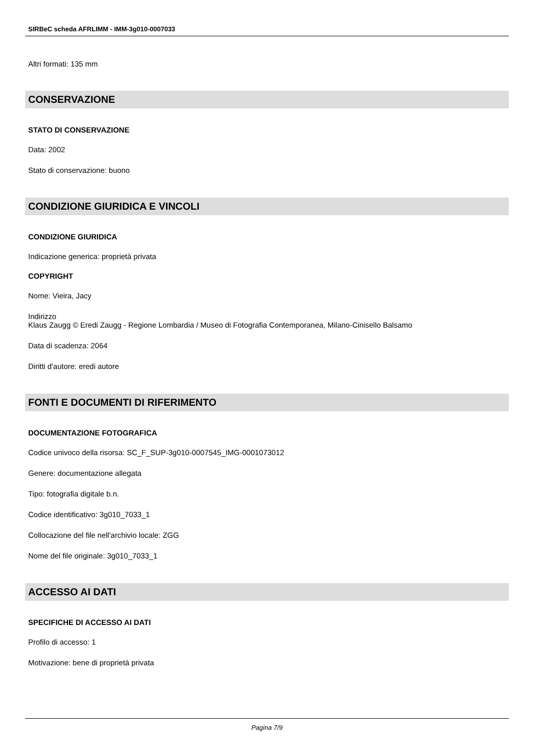SIRBeC scheda AFRLIMM - IMM-3g010-0007033
Altri formati: 135 mm
CONSERVAZIONE
STATO DI CONSERVAZIONE
Data: 2002
Stato di conservazione: buono
CONDIZIONE GIURIDICA E VINCOLI
CONDIZIONE GIURIDICA
Indicazione generica: proprietà privata
COPYRIGHT
Nome: Vieira, Jacy
Indirizzo
Klaus Zaugg © Eredi Zaugg - Regione Lombardia / Museo di Fotografia Contemporanea, Milano-Cinisello Balsamo
Data di scadenza: 2064
Diritti d'autore: eredi autore
FONTI E DOCUMENTI DI RIFERIMENTO
DOCUMENTAZIONE FOTOGRAFICA
Codice univoco della risorsa: SC_F_SUP-3g010-0007545_IMG-0001073012
Genere: documentazione allegata
Tipo: fotografia digitale b.n.
Codice identificativo: 3g010_7033_1
Collocazione del file nell'archivio locale: ZGG
Nome del file originale: 3g010_7033_1
ACCESSO AI DATI
SPECIFICHE DI ACCESSO AI DATI
Profilo di accesso: 1
Motivazione: bene di proprietà privata
Pagina 7/9